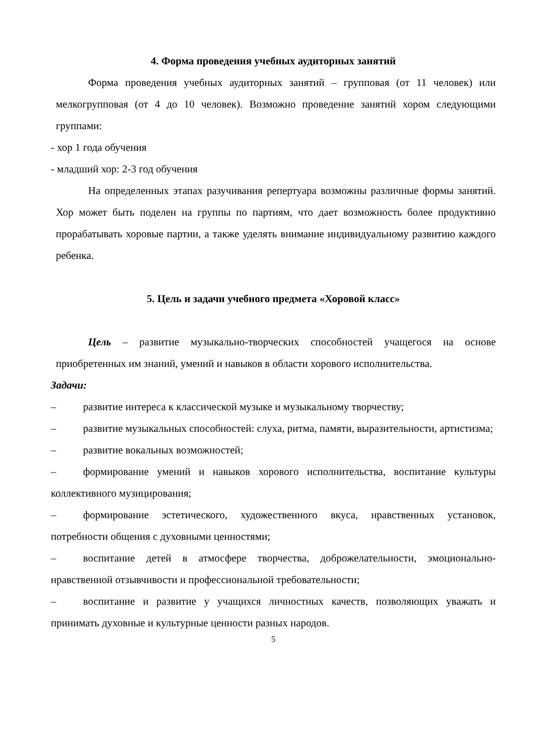4. Форма проведения учебных аудиторных занятий
Форма проведения учебных аудиторных занятий – групповая (от 11 человек) или мелкогрупповая (от 4 до 10 человек). Возможно проведение занятий хором следующими группами:
- хор 1 года обучения
- младший хор: 2-3 год обучения
На определенных этапах разучивания репертуара возможны различные формы занятий. Хор может быть поделен на группы по партиям, что дает возможность более продуктивно прорабатывать хоровые партии, а также уделять внимание индивидуальному развитию каждого ребенка.
5. Цель и задачи учебного предмета «Хоровой класс»
Цель – развитие музыкально-творческих способностей учащегося на основе приобретенных им знаний, умений и навыков в области хорового исполнительства.
Задачи:
– развитие интереса к классической музыке и музыкальному творчеству;
– развитие музыкальных способностей: слуха, ритма, памяти, выразительности, артистизма;
– развитие вокальных возможностей;
– формирование умений и навыков хорового исполнительства, воспитание культуры коллективного музицирования;
– формирование эстетического, художественного вкуса, нравственных установок, потребности общения с духовными ценностями;
– воспитание детей в атмосфере творчества, доброжелательности, эмоционально-нравственной отзывчивости и профессиональной требовательности;
– воспитание и развитие у учащихся личностных качеств, позволяющих уважать и принимать духовные и культурные ценности разных народов.
5